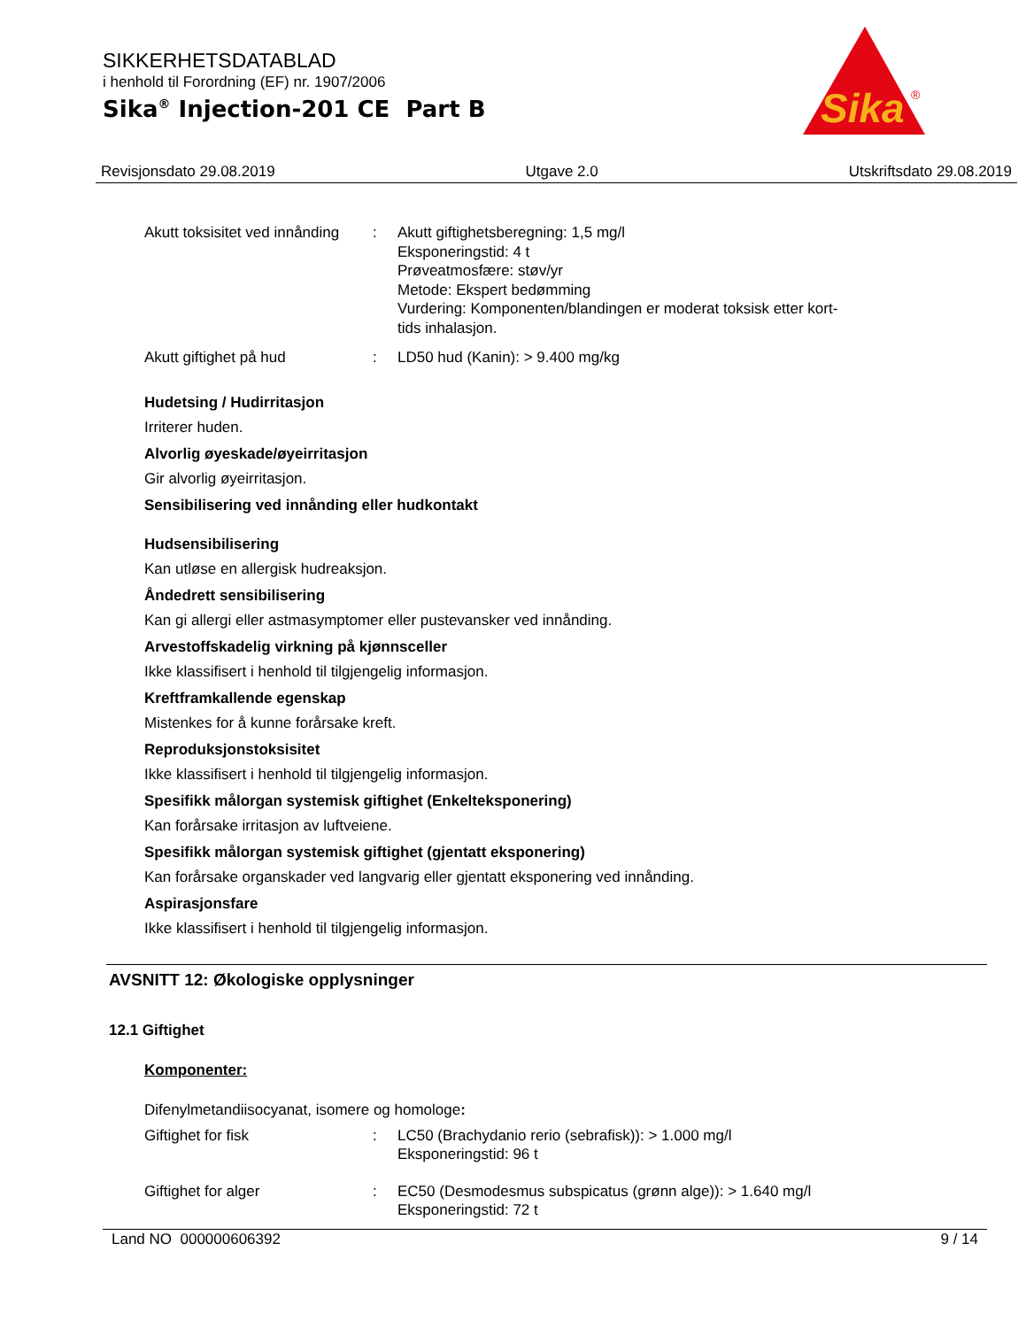SIKKERHETSDATABLAD
i henhold til Forordning (EF) nr. 1907/2006
Sika<sup>®</sup> Injection-201 CE Part B
Sika
®
Revisjonsdato 29.08.2019 Utgave 2.0 Utskriftsdato 29.08.2019
Akutt toksisitet ved innånding
: Akutt giftighetsberegning: 1,5 mg/l
Eksponeringstid: 4 t
Prøveatmosfære: støv/yr
Metode: Ekspert bedømming
Vurdering: Komponenten/blandingen er moderat toksisk etter kort-tids inhalasjon.
Akutt giftighet på hud : LD50 hud (Kanin): > 9.400 mg/kg
Hudetsing / Hudirritasjon
Irriterer huden.
Alvorlig øyeskade/øyeirritasjon
Gir alvorlig øyeirritasjon.
Sensibilisering ved innånding eller hudkontakt
Hudsensibilisering
Kan utløse en allergisk hudreaksjon.
Åndedrett sensibilisering
Kan gi allergi eller astmasymptomer eller pustevansker ved innånding.
Arvestoffskadelig virkning på kjønnsceller
Ikke klassifisert i henhold til tilgjengelig informasjon.
Kreftframkallende egenskap
Mistenkes for å kunne forårsake kreft.
Reproduksjonstoksisitet
Ikke klassifisert i henhold til tilgjengelig informasjon.
Spesifikk målorgan systemisk giftighet (Enkelteksponering)
Kan forårsake irritasjon av luftveiene.
Spesifikk målorgan systemisk giftighet (gjentatt eksponering)
Kan forårsake organskader ved langvarig eller gjentatt eksponering ved innånding.
Aspirasjonsfare
Ikke klassifisert i henhold til tilgjengelig informasjon.
AVSNITT 12: Økologiske opplysninger
12.1 Giftighet
Komponenter:
Difenylmetandiisocyanat, isomere og homologe:
Giftighet for fisk : LC50 (Brachydanio rerio (sebrafisk)): > 1.000 mg/l
Eksponeringstid: 96 t
Giftighet for alger : EC50 (Desmodesmus subspicatus (grønn alge)): > 1.640 mg/l
Eksponeringstid: 72 t
Land NO 000000606392 9 / 14